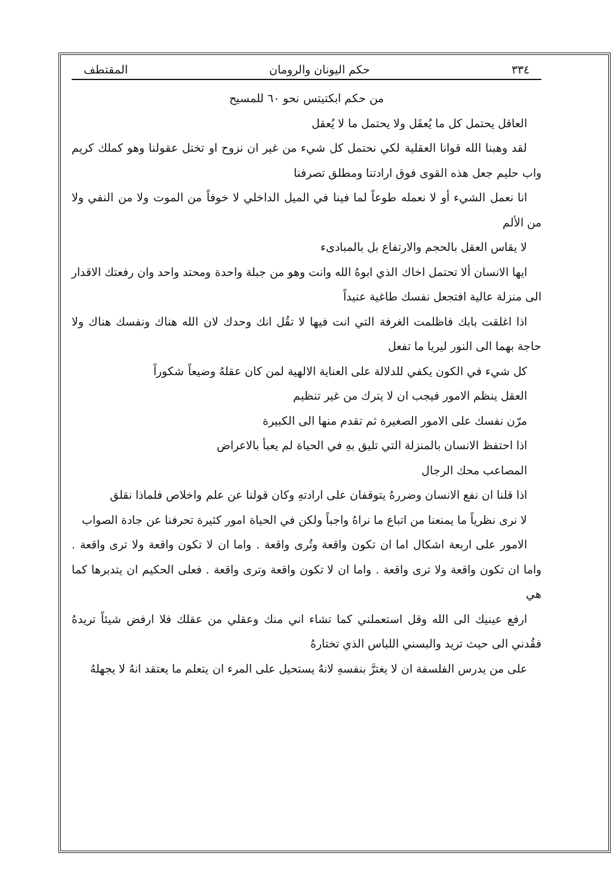٣٣٤ حكم اليونان والرومان المقتطف
من حكم ابكتيتس نحو ٦٠ للمسيح
العاقل يحتمل كل ما يُعقَل ولا يحتمل ما لا يُعقل
لقد وهبنا الله قوانا العقلية لكي نحتمل كل شيء من غير ان نزوح او تختل عقولنا وهو كملك كريم واب حليم جعل هذه القوى فوق ارادتنا ومطلق تصرفنا
انا نعمل الشيء أو لا نعمله طوعاً لما فينا في الميل الداخلي لا خوفاً من الموت ولا من النفي ولا من الألم
لا يقاس العقل بالحجم والارتفاع بل بالمبادىء
ايها الانسان ألا تحتمل اخاك الذي ابوهُ الله وانت وهو من جبلة واحدة ومحتد واحد وان رفعتك الاقدار الى منزلة عالية افتجعل نفسك طاغية عنيداً
اذا اغلقت بابك فاظلمت الغرفة التي انت فيها لا تقُل انك وحدك لان الله هناك ونفسك هناك ولا حاجة بهما الى النور ليريا ما تفعل
كل شيء في الكون يكفي للدلالة على العناية الالهية لمن كان عقلهُ وضيعاً شكوراً
العقل ينظم الامور فيجب ان لا يترك من غير تنظيم
مرّن نفسك على الامور الصغيرة ثم تقدم منها الى الكبيرة
اذا احتفظ الانسان بالمنزلة التي تليق بهِ في الحياة لم يعبأ بالاعراض
المصاعب محك الرجال
اذا قلنا ان نفع الانسان وضررهُ يتوقفان على ارادتهِ وكان قولنا عن علم واخلاص فلماذا نقلق
لا نرى نظرياً ما يمنعنا من اتباع ما نراهُ واجباً ولكن في الحياة امور كثيرة تحرفنا عن جادة الصواب
الامور على اربعة اشكال اما ان تكون واقعة وتُرى واقعة . واما ان لا تكون واقعة ولا ترى واقعة . واما ان تكون واقعة ولا ترى واقعة . واما ان لا تكون واقعة وترى واقعة . فعلى الحكيم ان يتدبرها كما هي
ارفع عينيك الى الله وقل استعملني كما تشاء اني منك وعقلي من عقلك فلا ارفض شيئاً تريدهُ فقُدني الى حيث تريد والبسني اللباس الذي تختارهُ
على من يدرس الفلسفة ان لا يغترَّ بنفسهِ لانهُ يستحيل على المرء ان يتعلم ما يعتقد انهُ لا يجهلهُ